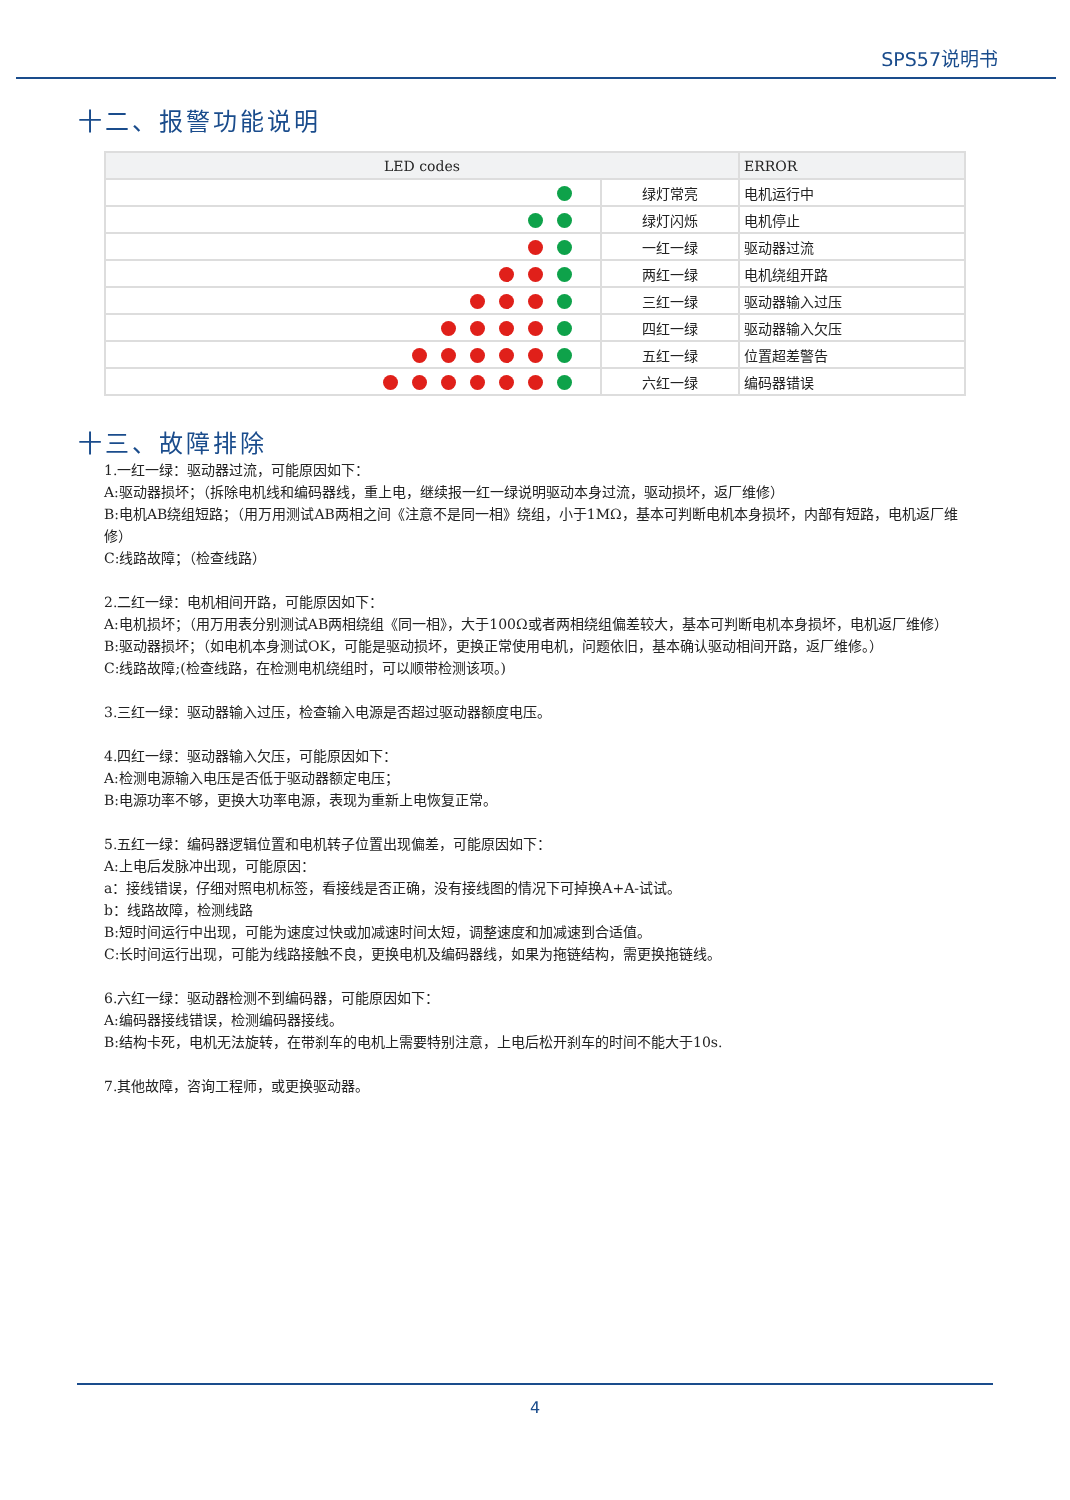SPS57说明书
十二、报警功能说明
| LED codes | | ERROR |
| --- | --- | --- |
| | 绿灯常亮 | 电机运行中 |
| | 绿灯闪烁 | 电机停止 |
| | 一红一绿 | 驱动器过流 |
| | 两红一绿 | 电机绕组开路 |
| | 三红一绿 | 驱动器输入过压 |
| | 四红一绿 | 驱动器输入欠压 |
| | 五红一绿 | 位置超差警告 |
| | 六红一绿 | 编码器错误 |
十三、故障排除
1.一红一绿：驱动器过流，可能原因如下：
A:驱动器损坏；（拆除电机线和编码器线，重上电，继续报一红一绿说明驱动本身过流，驱动损坏，返厂维修）
B:电机AB绕组短路；（用万用测试AB两相之间《注意不是同一相》绕组，小于1MΩ，基本可判断电机本身损坏，内部有短路，电机返厂维修）
C:线路故障；（检查线路）
2.二红一绿：电机相间开路，可能原因如下：
A:电机损坏；（用万用表分别测试AB两相绕组《同一相》，大于100Ω或者两相绕组偏差较大，基本可判断电机本身损坏，电机返厂维修）
B:驱动器损坏；（如电机本身测试OK，可能是驱动损坏，更换正常使用电机，问题依旧，基本确认驱动相间开路，返厂维修。）
C:线路故障;(检查线路，在检测电机绕组时，可以顺带检测该项。)
3.三红一绿：驱动器输入过压，检查输入电源是否超过驱动器额度电压。
4.四红一绿：驱动器输入欠压，可能原因如下：
A:检测电源输入电压是否低于驱动器额定电压；
B:电源功率不够，更换大功率电源，表现为重新上电恢复正常。
5.五红一绿：编码器逻辑位置和电机转子位置出现偏差，可能原因如下：
A:上电后发脉冲出现，可能原因：
a：接线错误，仔细对照电机标签，看接线是否正确，没有接线图的情况下可掉换A+A-试试。
b：线路故障，检测线路
B:短时间运行中出现，可能为速度过快或加减速时间太短，调整速度和加减速到合适值。
C:长时间运行出现，可能为线路接触不良，更换电机及编码器线，如果为拖链结构，需更换拖链线。
6.六红一绿：驱动器检测不到编码器，可能原因如下：
A:编码器接线错误，检测编码器接线。
B:结构卡死，电机无法旋转，在带刹车的电机上需要特别注意，上电后松开刹车的时间不能大于10s.
7.其他故障，咨询工程师，或更换驱动器。
4